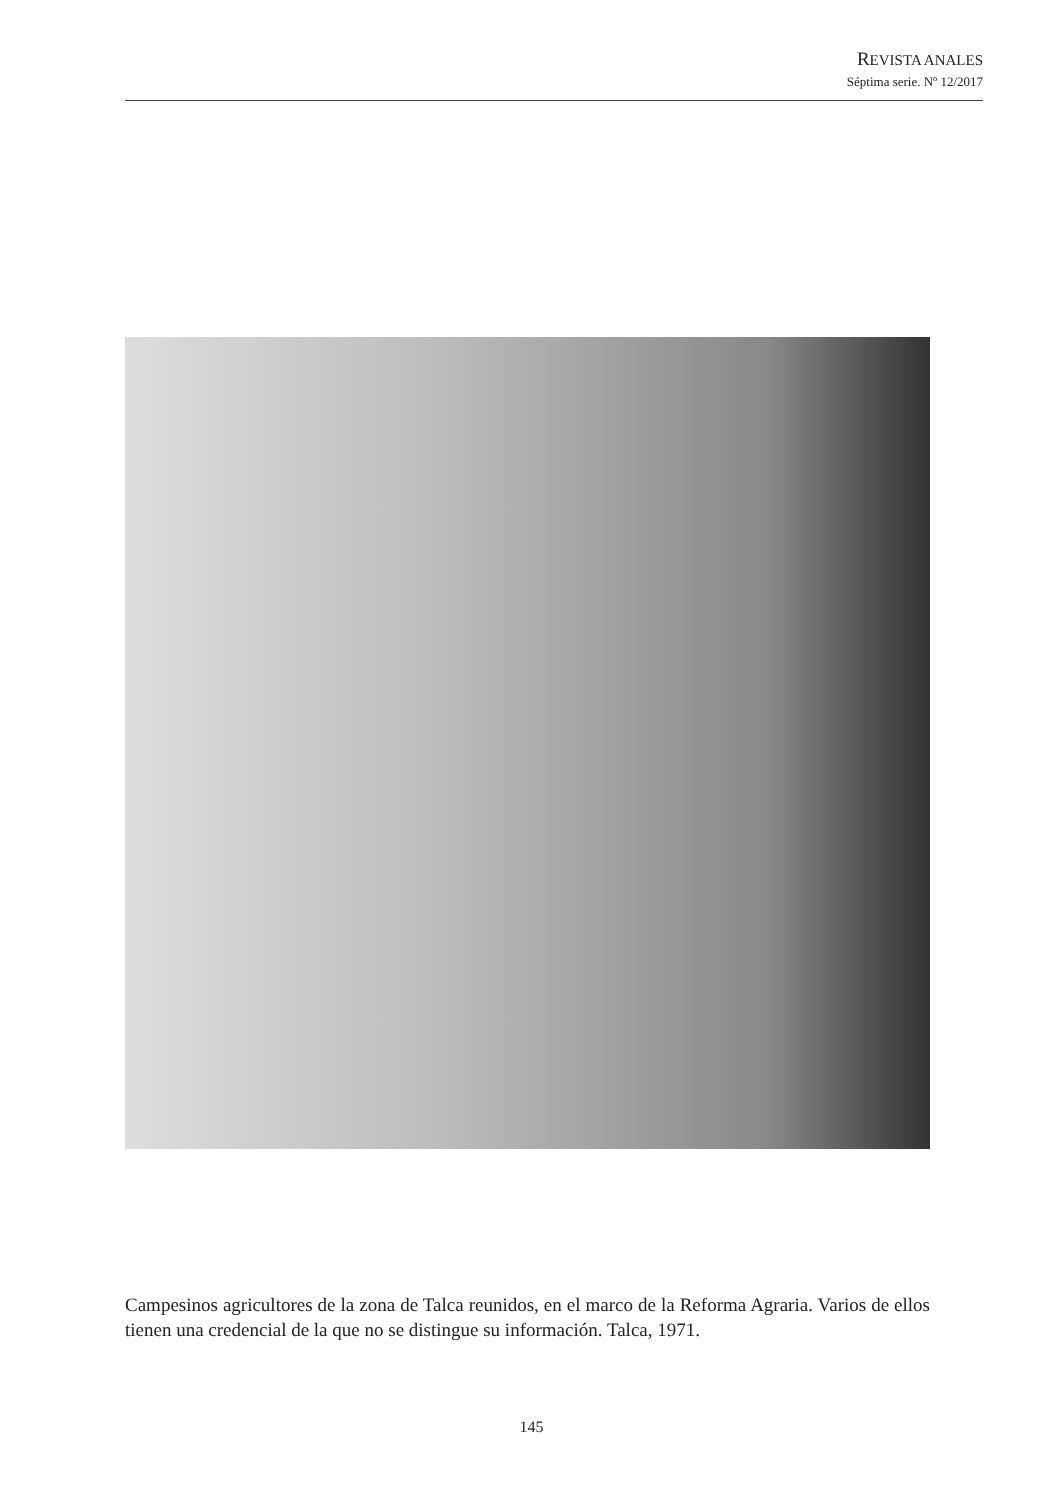REVISTA ANALES
Séptima serie. Nº 12/2017
Campesinos agricultores de la zona de Talca reunidos, en el marco de la Reforma Agraria. Varios de ellos tienen una credencial de la que no se distingue su información. Talca, 1971.
145